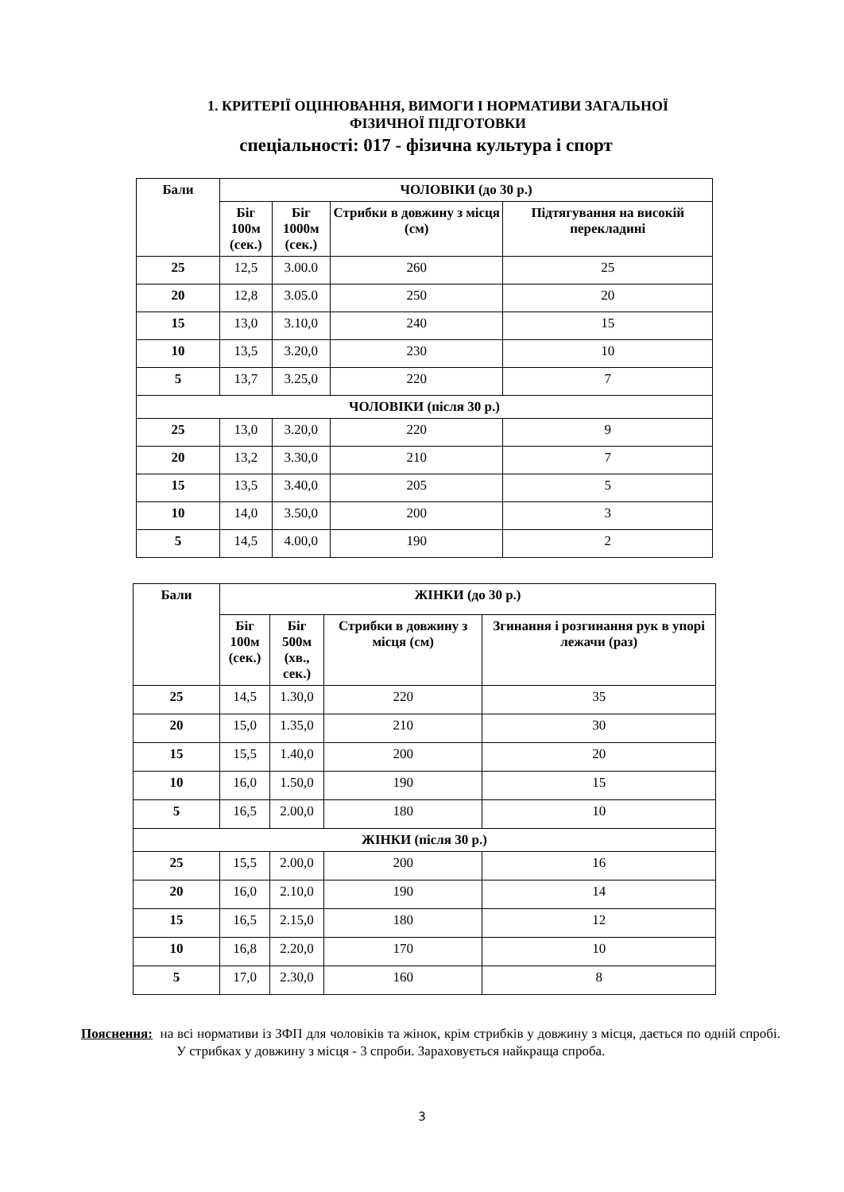1. КРИТЕРІЇ ОЦІНЮВАННЯ, ВИМОГИ І НОРМАТИВИ ЗАГАЛЬНОЇ
ФІЗИЧНОЇ ПІДГОТОВКИ
спеціальності: 017 - фізична культура і спорт
| Бали | ЧОЛОВІКИ (до 30 р.) | | | |
| --- | --- | --- | --- | --- |
| | Біг 100м (сек.) | Біг 1000м (сек.) | Стрибки в довжину з місця (см) | Підтягування на високій перекладині |
| 25 | 12,5 | 3.00.0 | 260 | 25 |
| 20 | 12,8 | 3.05.0 | 250 | 20 |
| 15 | 13,0 | 3.10,0 | 240 | 15 |
| 10 | 13,5 | 3.20,0 | 230 | 10 |
| 5 | 13,7 | 3.25,0 | 220 | 7 |
| ЧОЛОВІКИ (після 30 р.) | | | | |
| 25 | 13,0 | 3.20,0 | 220 | 9 |
| 20 | 13,2 | 3.30,0 | 210 | 7 |
| 15 | 13,5 | 3.40,0 | 205 | 5 |
| 10 | 14,0 | 3.50,0 | 200 | 3 |
| 5 | 14,5 | 4.00,0 | 190 | 2 |
| Бали | ЖІНКИ (до 30 р.) | | | |
| --- | --- | --- | --- | --- |
| | Біг 100м (сек.) | Біг 500м (хв., сек.) | Стрибки в довжину з місця (см) | Згинання і розгинання рук в упорі лежачи (раз) |
| 25 | 14,5 | 1.30,0 | 220 | 35 |
| 20 | 15,0 | 1.35,0 | 210 | 30 |
| 15 | 15,5 | 1.40,0 | 200 | 20 |
| 10 | 16,0 | 1.50,0 | 190 | 15 |
| 5 | 16,5 | 2.00,0 | 180 | 10 |
| ЖІНКИ (після 30 р.) | | | | |
| 25 | 15,5 | 2.00,0 | 200 | 16 |
| 20 | 16,0 | 2.10,0 | 190 | 14 |
| 15 | 16,5 | 2.15,0 | 180 | 12 |
| 10 | 16,8 | 2.20,0 | 170 | 10 |
| 5 | 17,0 | 2.30,0 | 160 | 8 |
Пояснення: на всі нормативи із ЗФП для чоловіків та жінок, крім стрибків у довжину з місця, дається по одній спробі. У стрибках у довжину з місця - 3 спроби. Зараховується найкраща спроба.
3